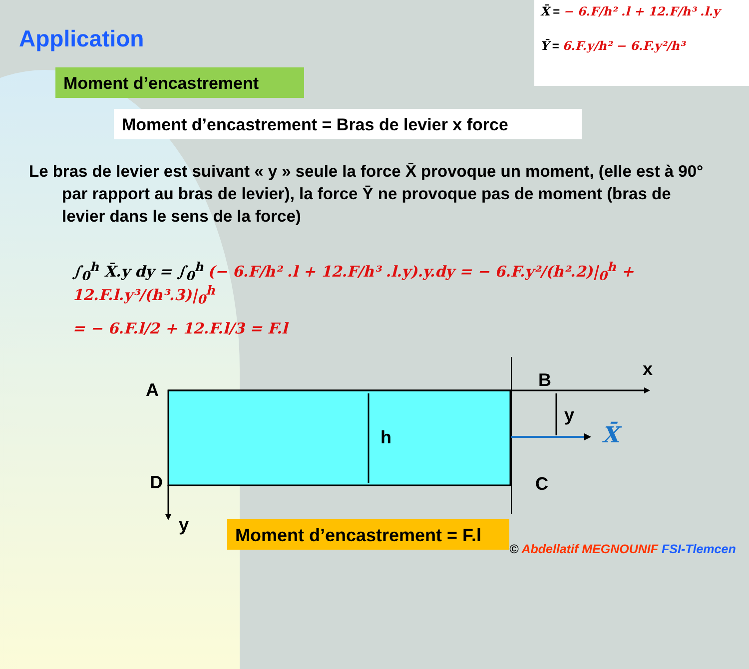Application
X̄ = − 6.F/h² .l + 12.F/h³ .l.y
Ȳ = 6.F.y/h² − 6.F.y²/h³
Moment d’encastrement
Moment d’encastrement = Bras de levier x force
Le bras de levier est suivant « y » seule la force X̄ provoque un moment, (elle est à 90° par rapport au bras de levier), la force Ȳ ne provoque pas de moment (bras de levier dans le sens de la force)
∫<sub>0</sub><sup>h</sup> X̄.y dy = ∫<sub>0</sub><sup>h</sup> (− 6.F/h² .l + 12.F/h³ .l.y).y.dy = − 6.F.y²/(h².2)|<sub>0</sub><sup>h</sup> + 12.F.l.y³/(h³.3)|<sub>0</sub><sup>h</sup>
= − 6.F.l/2 + 12.F.l/3 = F.l
A
x
B
y
X̄
h
D C
y
Moment d’encastrement = F.l
© Abdellatif MEGNOUNIF FSI-Tlemcen